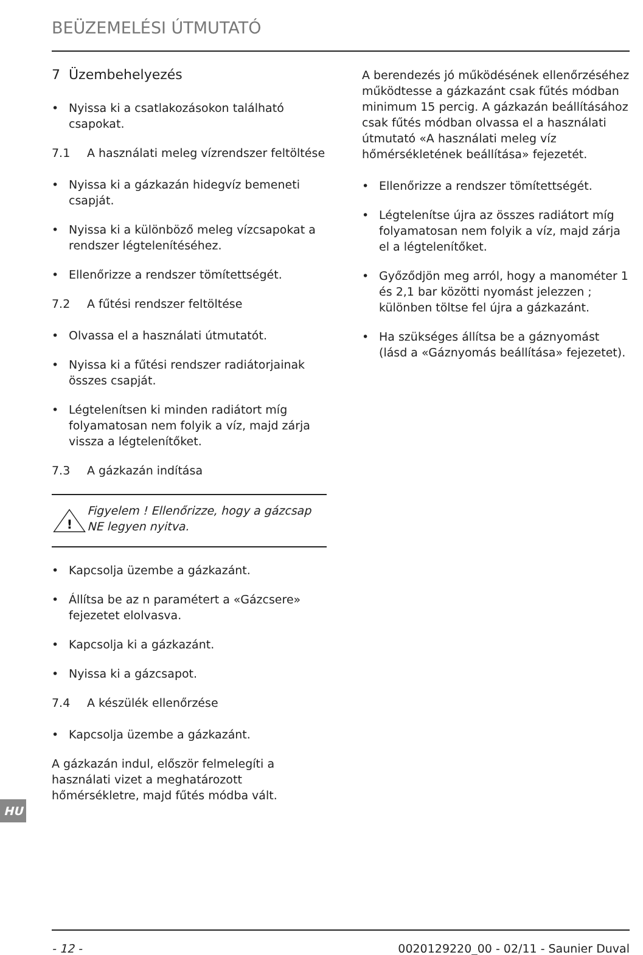BEÜZEMELÉSI ÚTMUTATÓ
7 Üzembehelyezés
Nyissa ki a csatlakozásokon található csapokat.
7.1 A használati meleg vízrendszer feltöltése
Nyissa ki a gázkazán hidegvíz bemeneti csapját.
Nyissa ki a különböző meleg vízcsapokat a rendszer légtelenítéséhez.
Ellenőrizze a rendszer tömítettségét.
7.2 A fűtési rendszer feltöltése
Olvassa el a használati útmutatót.
Nyissa ki a fűtési rendszer radiátorjainak összes csapját.
Légtelenítsen ki minden radiátort míg folyamatosan nem folyik a víz, majd zárja vissza a légtelenítőket.
7.3 A gázkazán indítása
!
Figyelem ! Ellenőrizze, hogy a gázcsap NE legyen nyitva.
Kapcsolja üzembe a gázkazánt.
Állítsa be az n paramétert a «Gázcsere» fejezetet elolvasva.
Kapcsolja ki a gázkazánt.
Nyissa ki a gázcsapot.
7.4 A készülék ellenőrzése
Kapcsolja üzembe a gázkazánt.
A gázkazán indul, először felmelegíti a használati vizet a meghatározott hőmérsékletre, majd fűtés módba vált.
A berendezés jó működésének ellenőrzéséhez működtesse a gázkazánt csak fűtés módban minimum 15 percig. A gázkazán beállításához csak fűtés módban olvassa el a használati útmutató «A használati meleg víz hőmérsékletének beállítása» fejezetét.
Ellenőrizze a rendszer tömítettségét.
Légtelenítse újra az összes radiátort míg folyamatosan nem folyik a víz, majd zárja el a légtelenítőket.
Győződjön meg arról, hogy a manométer 1 és 2,1 bar közötti nyomást jelezzen ; különben töltse fel újra a gázkazánt.
Ha szükséges állítsa be a gáznyomást (lásd a «Gáznyomás beállítása» fejezetet).
HU
- 12 - 0020129220_00 - 02/11 - Saunier Duval